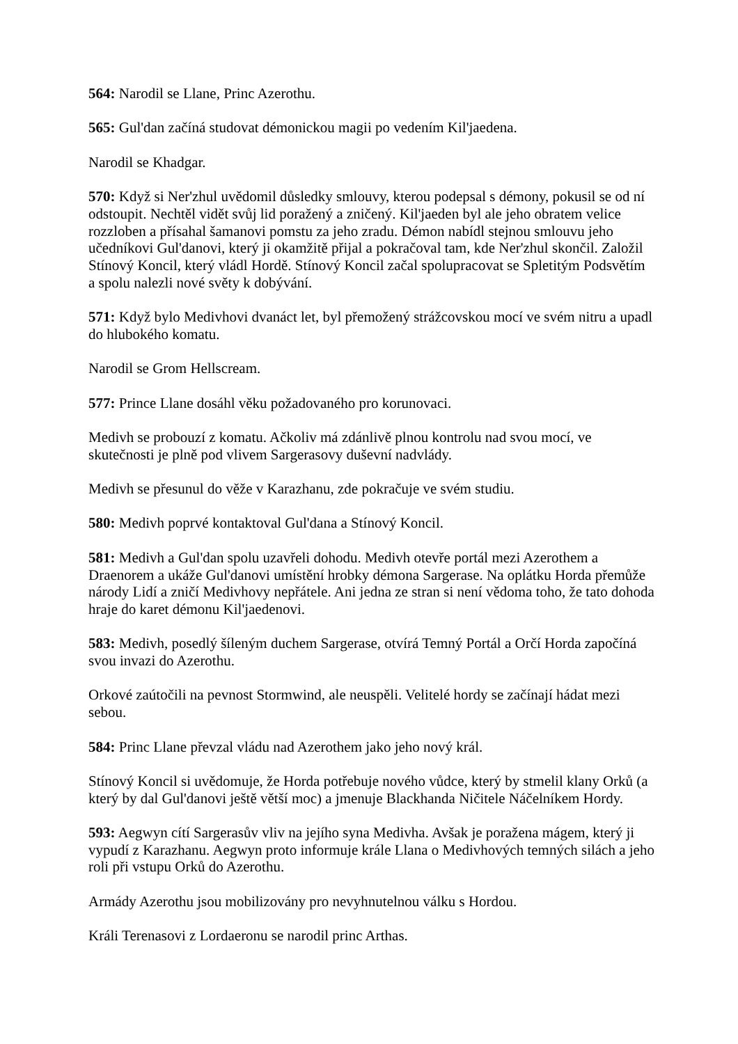564: Narodil se Llane, Princ Azerothu.
565: Gul'dan začíná studovat démonickou magii po vedením Kil'jaedena.
Narodil se Khadgar.
570: Když si Ner'zhul uvědomil důsledky smlouvy, kterou podepsal s démony, pokusil se od ní odstoupit. Nechtěl vidět svůj lid poražený a zničený. Kil'jaeden byl ale jeho obratem velice rozzloben a přísahal šamanovi pomstu za jeho zradu. Démon nabídl stejnou smlouvu jeho učedníkovi Gul'danovi, který ji okamžitě přijal a pokračoval tam, kde Ner'zhul skončil. Založil Stínový Koncil, který vládl Hordě. Stínový Koncil začal spolupracovat se Spletitým Podsvětím a spolu nalezli nové světy k dobývání.
571: Když bylo Medivhovi dvanáct let, byl přemožený strážcovskou mocí ve svém nitru a upadl do hlubokého komatu.
Narodil se Grom Hellscream.
577: Prince Llane dosáhl věku požadovaného pro korunovaci.
Medivh se probouzí z komatu. Ačkoliv má zdánlivě plnou kontrolu nad svou mocí, ve skutečnosti je plně pod vlivem Sargerasovy duševní nadvlády.
Medivh se přesunul do věže v Karazhanu, zde pokračuje ve svém studiu.
580: Medivh poprvé kontaktoval Gul'dana a Stínový Koncil.
581: Medivh a Gul'dan spolu uzavřeli dohodu. Medivh otevře portál mezi Azerothem a Draenorem a ukáže Gul'danovi umístění hrobky démona Sargerase. Na oplátku Horda přemůže národy Lidí a zničí Medivhovy nepřátele. Ani jedna ze stran si není vědoma toho, že tato dohoda hraje do karet démonu Kil'jaedenovi.
583: Medivh, posedlý šíleným duchem Sargerase, otvírá Temný Portál a Orčí Horda započíná svou invazi do Azerothu.
Orkové zaútočili na pevnost Stormwind, ale neuspěli. Velitelé hordy se začínají hádat mezi sebou.
584: Princ Llane převzal vládu nad Azerothem jako jeho nový král.
Stínový Koncil si uvědomuje, že Horda potřebuje nového vůdce, který by stmelil klany Orků (a který by dal Gul'danovi ještě větší moc) a jmenuje Blackhanda Ničitele Náčelníkem Hordy.
593: Aegwyn cítí Sargerasův vliv na jejího syna Medivha. Avšak je poražena mágem, který ji vypudí z Karazhanu. Aegwyn proto informuje krále Llana o Medivhových temných silách a jeho roli při vstupu Orků do Azerothu.
Armády Azerothu jsou mobilizovány pro nevyhnutelnou válku s Hordou.
Králi Terenasovi z Lordaeronu se narodil princ Arthas.